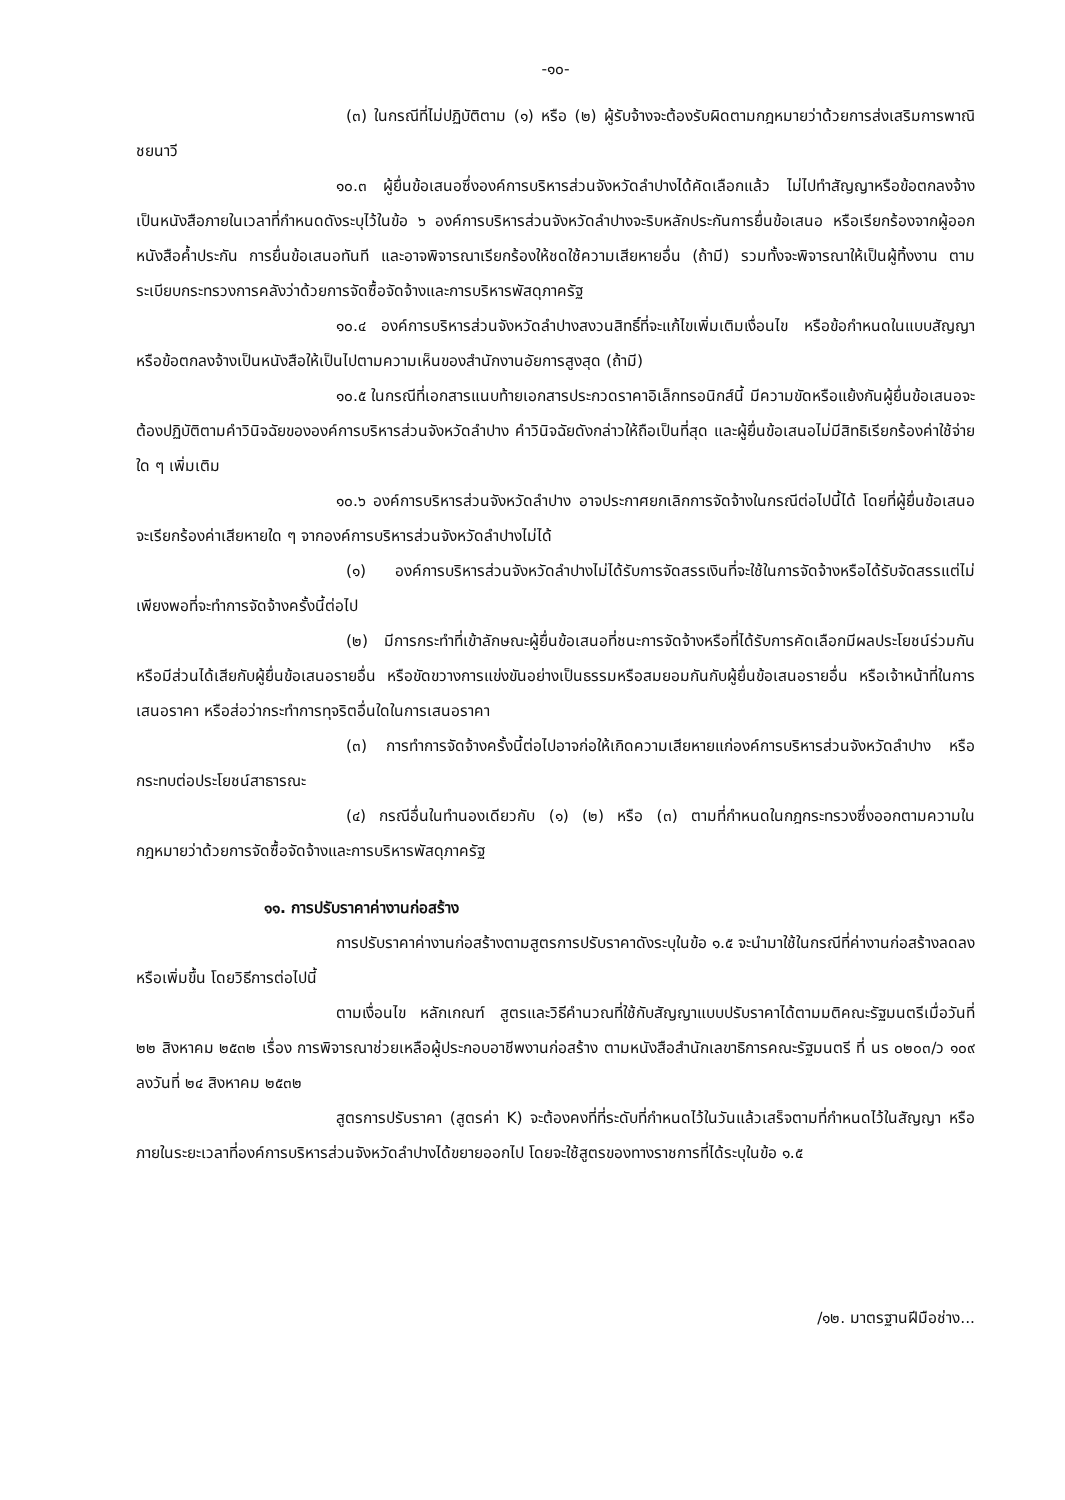-๑๐-
(๓) ในกรณีที่ไม่ปฏิบัติตาม (๑) หรือ (๒) ผู้รับจ้างจะต้องรับผิดตามกฎหมายว่าด้วยการส่งเสริมการพาณิชยนาวี
๑๐.๓ ผู้ยื่นข้อเสนอซึ่งองค์การบริหารส่วนจังหวัดลำปางได้คัดเลือกแล้ว ไม่ไปทำสัญญาหรือข้อตกลงจ้างเป็นหนังสือภายในเวลาที่กำหนดดังระบุไว้ในข้อ ๖ องค์การบริหารส่วนจังหวัดลำปางจะริบหลักประกันการยื่นข้อเสนอ หรือเรียกร้องจากผู้ออกหนังสือค้ำประกัน การยื่นข้อเสนอทันที และอาจพิจารณาเรียกร้องให้ชดใช้ความเสียหายอื่น (ถ้ามี) รวมทั้งจะพิจารณาให้เป็นผู้ทิ้งงาน ตามระเบียบกระทรวงการคลังว่าด้วยการจัดซื้อจัดจ้างและการบริหารพัสดุภาครัฐ
๑๐.๔ องค์การบริหารส่วนจังหวัดลำปางสงวนสิทธิ์ที่จะแก้ไขเพิ่มเติมเงื่อนไข หรือข้อกำหนดในแบบสัญญาหรือข้อตกลงจ้างเป็นหนังสือให้เป็นไปตามความเห็นของสำนักงานอัยการสูงสุด (ถ้ามี)
๑๐.๕ ในกรณีที่เอกสารแนบท้ายเอกสารประกวดราคาอิเล็กทรอนิกส์นี้ มีความขัดหรือแย้งกันผู้ยื่นข้อเสนอจะต้องปฏิบัติตามคำวินิจฉัยขององค์การบริหารส่วนจังหวัดลำปาง คำวินิจฉัยดังกล่าวให้ถือเป็นที่สุด และผู้ยื่นข้อเสนอไม่มีสิทธิเรียกร้องค่าใช้จ่ายใด ๆ เพิ่มเติม
๑๐.๖ องค์การบริหารส่วนจังหวัดลำปาง อาจประกาศยกเลิกการจัดจ้างในกรณีต่อไปนี้ได้ โดยที่ผู้ยื่นข้อเสนอจะเรียกร้องค่าเสียหายใด ๆ จากองค์การบริหารส่วนจังหวัดลำปางไม่ได้
(๑) องค์การบริหารส่วนจังหวัดลำปางไม่ได้รับการจัดสรรเงินที่จะใช้ในการจัดจ้างหรือได้รับจัดสรรแต่ไม่เพียงพอที่จะทำการจัดจ้างครั้งนี้ต่อไป
(๒) มีการกระทำที่เข้าลักษณะผู้ยื่นข้อเสนอที่ชนะการจัดจ้างหรือที่ได้รับการคัดเลือกมีผลประโยชน์ร่วมกัน หรือมีส่วนได้เสียกับผู้ยื่นข้อเสนอรายอื่น หรือขัดขวางการแข่งขันอย่างเป็นธรรมหรือสมยอมกันกับผู้ยื่นข้อเสนอรายอื่น หรือเจ้าหน้าที่ในการเสนอราคา หรือส่อว่ากระทำการทุจริตอื่นใดในการเสนอราคา
(๓) การทำการจัดจ้างครั้งนี้ต่อไปอาจก่อให้เกิดความเสียหายแก่องค์การบริหารส่วนจังหวัดลำปาง หรือกระทบต่อประโยชน์สาธารณะ
(๔) กรณีอื่นในทำนองเดียวกับ (๑) (๒) หรือ (๓) ตามที่กำหนดในกฎกระทรวงซึ่งออกตามความในกฎหมายว่าด้วยการจัดซื้อจัดจ้างและการบริหารพัสดุภาครัฐ
๑๑. การปรับราคาค่างานก่อสร้าง
การปรับราคาค่างานก่อสร้างตามสูตรการปรับราคาดังระบุในข้อ ๑.๕ จะนำมาใช้ในกรณีที่ค่างานก่อสร้างลดลงหรือเพิ่มขึ้น โดยวิธีการต่อไปนี้
ตามเงื่อนไข หลักเกณฑ์ สูตรและวิธีคำนวณที่ใช้กับสัญญาแบบปรับราคาได้ตามมติคณะรัฐมนตรีเมื่อวันที่ ๒๒ สิงหาคม ๒๕๓๒ เรื่อง การพิจารณาช่วยเหลือผู้ประกอบอาชีพงานก่อสร้าง ตามหนังสือสำนักเลขาธิการคณะรัฐมนตรี ที่ นร ๐๒๐๓/ว ๑๐๙ ลงวันที่ ๒๔ สิงหาคม ๒๕๓๒
สูตรการปรับราคา (สูตรค่า K) จะต้องคงที่ที่ระดับที่กำหนดไว้ในวันแล้วเสร็จตามที่กำหนดไว้ในสัญญา หรือภายในระยะเวลาที่องค์การบริหารส่วนจังหวัดลำปางได้ขยายออกไป โดยจะใช้สูตรของทางราชการที่ได้ระบุในข้อ ๑.๕
/๑๒. มาตรฐานฝีมือช่าง...